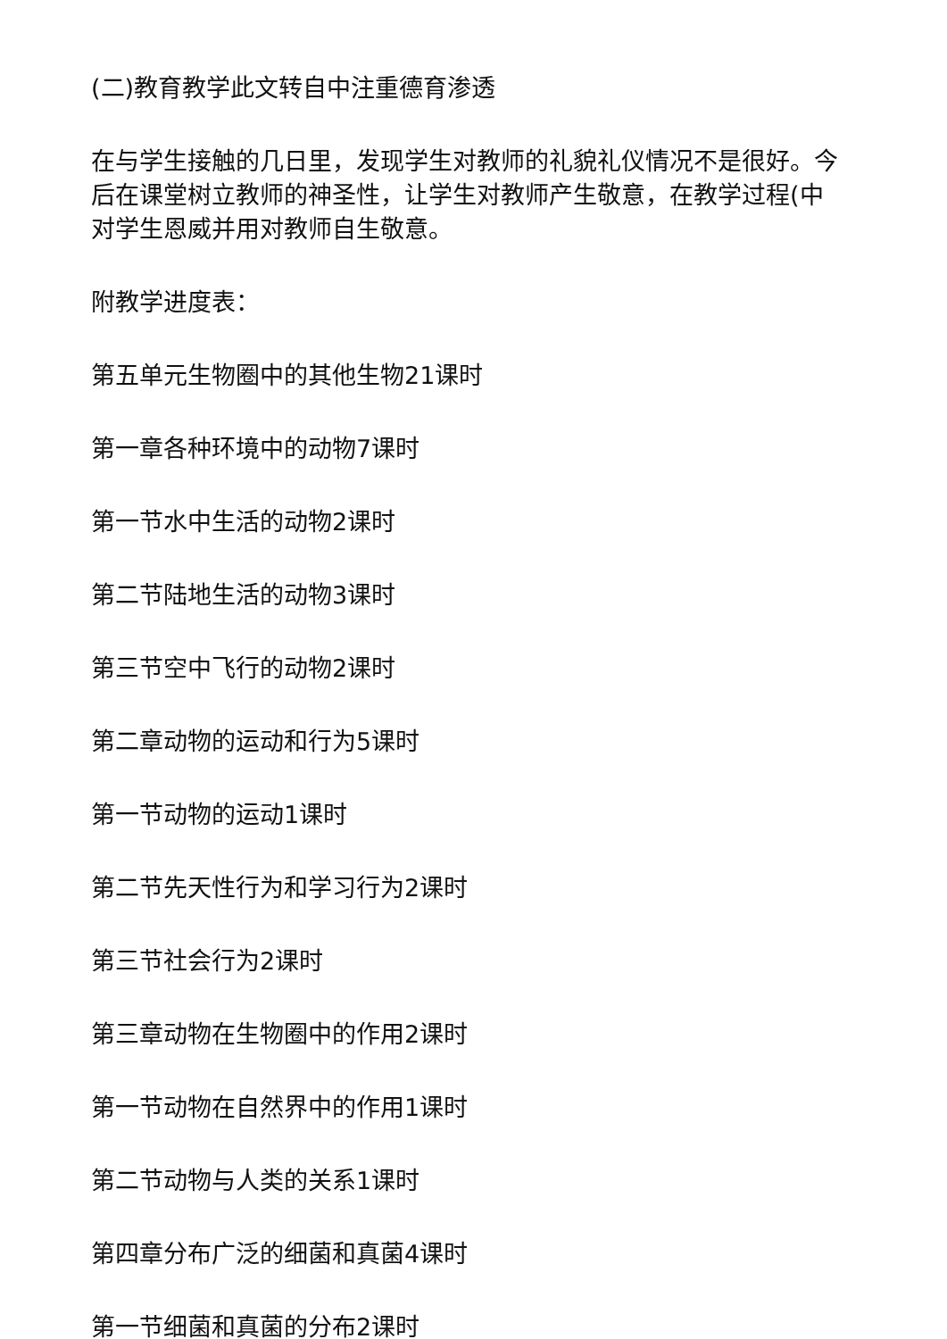(二)教育教学此文转自中注重德育渗透
在与学生接触的几日里，发现学生对教师的礼貌礼仪情况不是很好。今后在课堂树立教师的神圣性，让学生对教师产生敬意，在教学过程(中对学生恩威并用对教师自生敬意。
附教学进度表：
第五单元生物圈中的其他生物21课时
第一章各种环境中的动物7课时
第一节水中生活的动物2课时
第二节陆地生活的动物3课时
第三节空中飞行的动物2课时
第二章动物的运动和行为5课时
第一节动物的运动1课时
第二节先天性行为和学习行为2课时
第三节社会行为2课时
第三章动物在生物圈中的作用2课时
第一节动物在自然界中的作用1课时
第二节动物与人类的关系1课时
第四章分布广泛的细菌和真菌4课时
第一节细菌和真菌的分布2课时